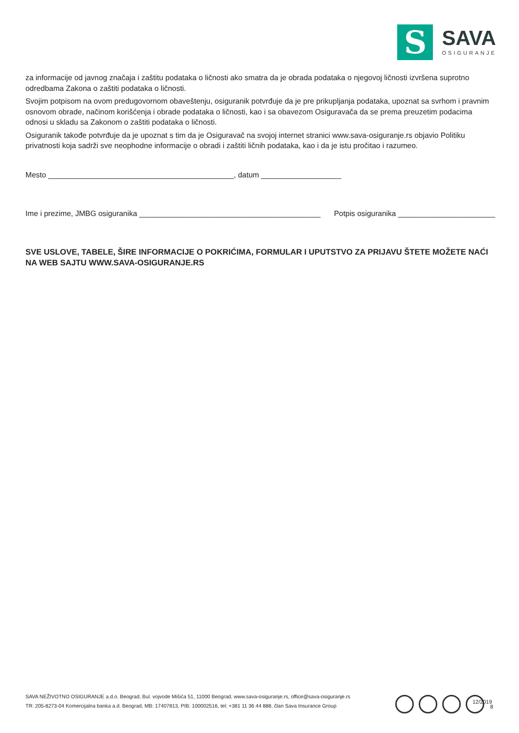S
SAVA
OSIGURANJE
za informacije od javnog značaja i zaštitu podataka o ličnosti ako smatra da je obrada podataka o njegovoj ličnosti izvršena suprotno odredbama Zakona o zaštiti podataka o ličnosti.
Svojim potpisom na ovom predugovornom obaveštenju, osiguranik potvrđuje da je pre prikupljanja podataka, upoznat sa svrhom i pravnim osnovom obrade, načinom korišćenja i obrade podataka o ličnosti, kao i sa obavezom Osiguravača da se prema preuzetim podacima odnosi u skladu sa Zakonom o zaštiti podataka o ličnosti.
Osiguranik takođe potvrđuje da je upoznat s tim da je Osiguravač na svojoj internet stranici www.sava-osiguranje.rs objavio Politiku privatnosti koja sadrži sve neophodne informacije o obradi i zaštiti ličnih podataka, kao i da je istu pročitao i razumeo.
Mesto ____________________________________________, datum ___________________
Ime i prezime, JMBG osiguranika ___________________________________________ Potpis osiguranika _______________________
SVE USLOVE, TABELE, ŠIRE INFORMACIJE O POKRIĆIMA, FORMULAR I UPUTSTVO ZA PRIJAVU ŠTETE MOŽETE NAĆI NA WEB SAJTU WWW.SAVA-OSIGURANJE.RS
SAVA NEŽIVOTNO OSIGURANJE a.d.o. Beograd, Bul. vojvode Mišića 51, 11000 Beograd, www.sava-osiguranje.rs, office@sava-osiguranje.rs
TR: 205-8273-04 Komercijalna banka a.d. Beograd, MB: 17407813, PIB: 100002516, tel: +381 11 36 44 888, član Sava Insurance Group
12/2019
8